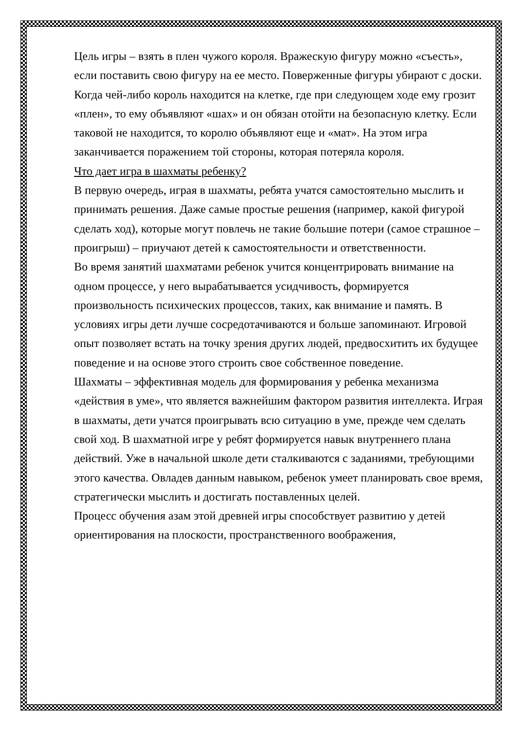Цель игры – взять в плен чужого короля. Вражескую фигуру можно «съесть», если поставить свою фигуру на ее место. Поверженные фигуры убирают с доски. Когда чей-либо король находится на клетке, где при следующем ходе ему грозит «плен», то ему объявляют «шах» и он обязан отойти на безопасную клетку. Если таковой не находится, то королю объявляют еще и «мат». На этом игра заканчивается поражением той стороны, которая потеряла короля.
Что дает игра в шахматы ребенку?
В первую очередь, играя в шахматы, ребята учатся самостоятельно мыслить и принимать решения. Даже самые простые решения (например, какой фигурой сделать ход), которые могут повлечь не такие большие потери (самое страшное – проигрыш) – приучают детей к самостоятельности и ответственности.
Во время занятий шахматами ребенок учится концентрировать внимание на одном процессе, у него вырабатывается усидчивость, формируется произвольность психических процессов, таких, как внимание и память. В условиях игры дети лучше сосредотачиваются и больше запоминают. Игровой опыт позволяет встать на точку зрения других людей, предвосхитить их будущее поведение и на основе этого строить свое собственное поведение.
Шахматы – эффективная модель для формирования у ребенка механизма «действия в уме», что является важнейшим фактором развития интеллекта. Играя в шахматы, дети учатся проигрывать всю ситуацию в уме, прежде чем сделать свой ход. В шахматной игре у ребят формируется навык внутреннего плана действий. Уже в начальной школе дети сталкиваются с заданиями, требующими этого качества. Овладев данным навыком, ребенок умеет планировать свое время, стратегически мыслить и достигать поставленных целей.
Процесс обучения азам этой древней игры способствует развитию у детей ориентирования на плоскости, пространственного воображения,